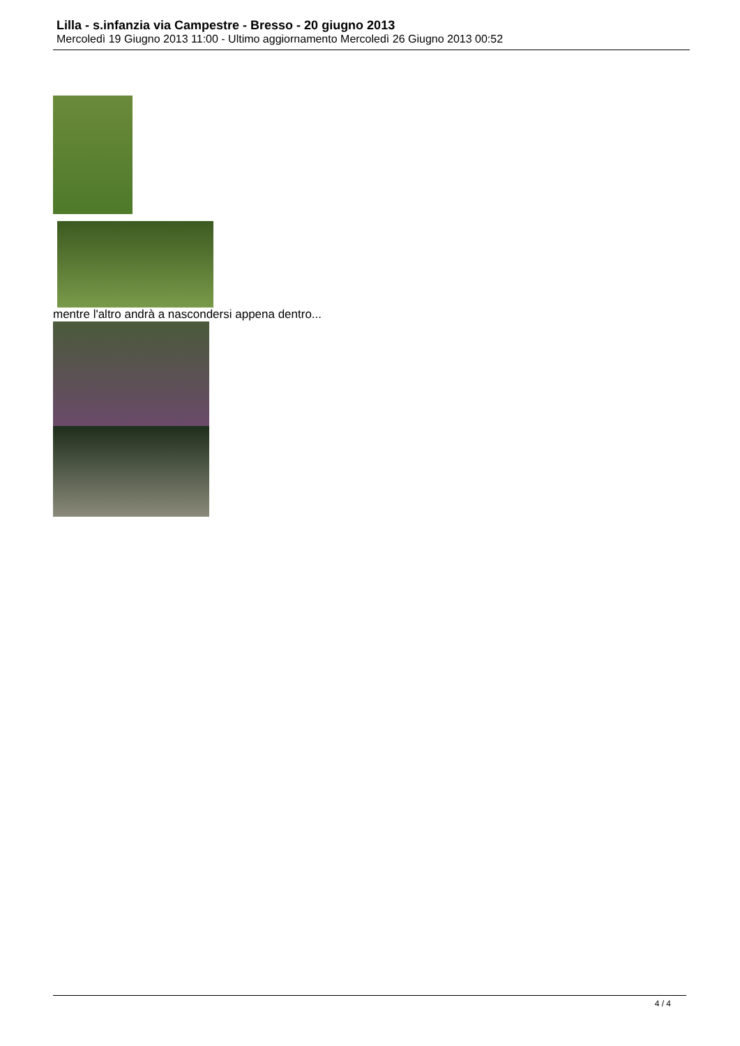Lilla - s.infanzia via Campestre - Bresso - 20 giugno 2013
Mercoledì 19 Giugno 2013 11:00 - Ultimo aggiornamento Mercoledì 26 Giugno 2013 00:52
mentre l'altro andrà a nascondersi appena dentro...
4 / 4